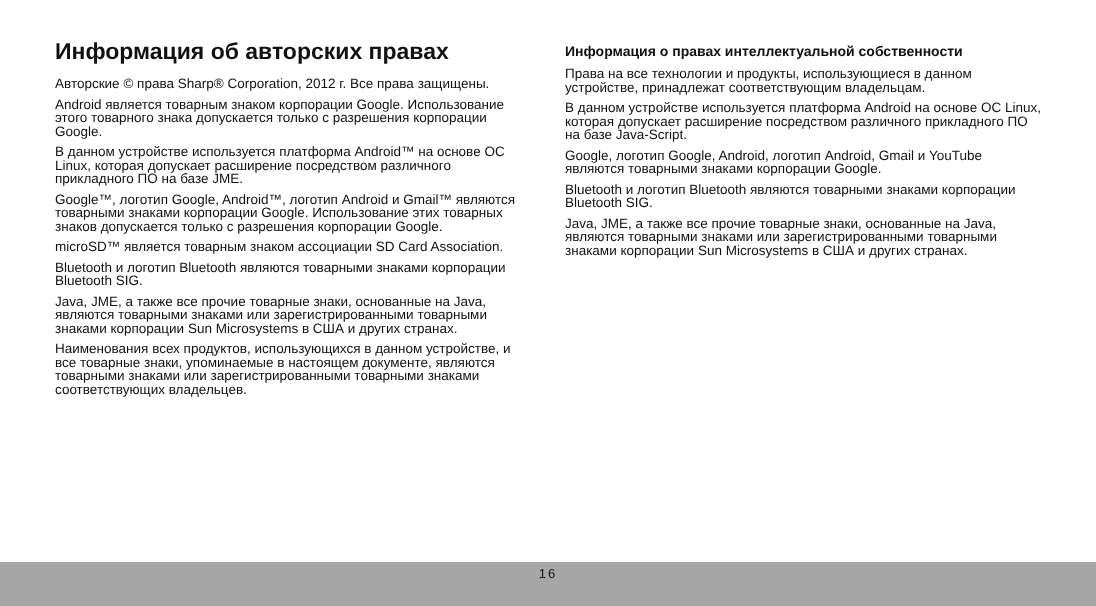Информация об авторских правах
Авторские © права Sharp® Corporation, 2012 г. Все права защищены.
Android является товарным знаком корпорации Google. Использование этого товарного знака допускается только с разрешения корпорации Google.
В данном устройстве используется платформа Android™ на основе ОС Linux, которая допускает расширение посредством различного прикладного ПО на базе JME.
Google™, логотип Google, Android™, логотип Android и Gmail™ являются товарными знаками корпорации Google. Использование этих товарных знаков допускается только с разрешения корпорации Google.
microSD™ является товарным знаком ассоциации SD Card Association.
Bluetooth и логотип Bluetooth являются товарными знаками корпорации Bluetooth SIG.
Java, JME, а также все прочие товарные знаки, основанные на Java, являются товарными знаками или зарегистрированными товарными знаками корпорации Sun Microsystems в США и других странах.
Наименования всех продуктов, использующихся в данном устройстве, и все товарные знаки, упоминаемые в настоящем документе, являются товарными знаками или зарегистрированными товарными знаками соответствующих владельцев.
Информация о правах интеллектуальной собственности
Права на все технологии и продукты, использующиеся в данном устройстве, принадлежат соответствующим владельцам.
В данном устройстве используется платформа Android на основе ОС Linux, которая допускает расширение посредством различного прикладного ПО на базе Java-Script.
Google, логотип Google, Android, логотип Android, Gmail и YouTube являются товарными знаками корпорации Google.
Bluetooth и логотип Bluetooth являются товарными знаками корпорации Bluetooth SIG.
Java, JME, а также все прочие товарные знаки, основанные на Java, являются товарными знаками или зарегистрированными товарными знаками корпорации Sun Microsystems в США и других странах.
16